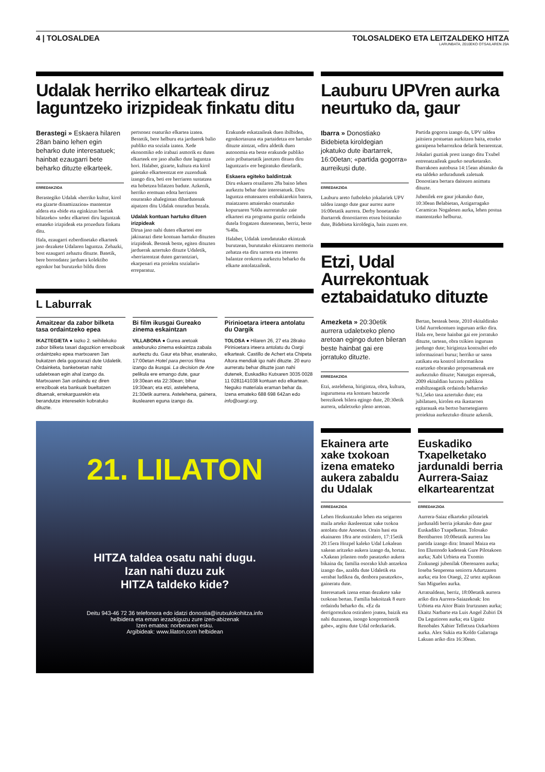4 | TOLOSALDEA TOLOSALDEKO ETA LEITZALDEKO HITZA
LARUNBATA, 2010EKO OTSAILAREN 20A
Udalak herriko elkarteak diruz laguntzeko irizpideak finkatu ditu
Berastegi » Eskaera hilaren 28an baino lehen egin beharko dute interesatuek; hainbat ezaugarri bete beharko dituzte elkarteek.
ERREDAKZIOA
Berastegiko Udalak «herriko kultur, kirol eta gizarte dinamizazioa» mantentze aldera eta «bide eta eginkizun berriak bilatzeko» xedez elkarteei diru laguntzak emateko irizpideak eta prozedura finkatu ditu.
Hala, ezaugarri ezberdinetako elkarteek jaso dezakete Udalaren laguntza. Zehazki, bost ezaugarri zehaztu dituzte. Batetik, bere borondatez jarduera kolektibo egonkor bat burutzeko bildu diren pertsonez osaturiko elkartea izatea. Bestetik, bere helburu eta jarduerek balio publiko eta soziala izatea. Xede ekonomiko edo irabazi asmorik ez duten elkarteek ere jaso ahalko dute laguntza hori. Halaber, gizarte, kultura eta kirol gaietako elkarteentzat ere zuzenduak izango dira, beti ere herriaren sustatzea eta hobetzea bilatzen badute. Azkenik, herriko eremuan edota herriaren onurarako ahalegintan dihardutenak aipatzen ditu Udalak onuradun bezala.
Udalak kontuan hartuko dituen irizpideak
Dirua jaso nahi duten elkarteei ere jakinarazi diete kontuan hartuko dituzten irizpideak. Besteak beste, egiten dituzten jarduerak aztertuko dituzte Udaletik, «herriarentzat duten garrantziari, ekarpenari eta proiektu sozialari» erreparatuz.
Erakunde eskatzaileak duen ibilbidea, egonkortasuna eta partaidetza ere hartuko dituzte aintzat, «diru aldetik duen autonomia eta beste erakunde publiko zein pribatuetatik jasotzen dituen diru laguntzari» ere begiratuko dietelarik.
Eskaera egiteko baldintzak
Diru eskaera otsailaren 28a baino lehen aurkeztu behar dute interesatuek. Diru laguntza emateaaren erabakiarekin batera, maiatzaren amaierako onartutako kopuruaren %60a aurreratuko zaie elkarteei eta programa guztiz ordaindu dutela frogatzen dutenenean, berriz, beste %40a.
Halaber, Udalak izendatutako ekintzak burutzean, burututako ekintzaren memoria zehatza eta diru sarrera eta irteeren balantze orokorra aurkeztu beharko du elkarte antolatzaileak.
L Laburrak
Amaitzear da zabor bilketa tasa ordaintzeko epea
IKAZTEGIETA ● Iazko 2. seihilekoko zabor bilketa tasari dagozkion erreziboak ordaintzeko epea martxoaren 3an bukatzen dela gogorarazi dute Udaletik. Ordainketa, banketxetan nahiz udaletxean egin ahal izango da. Martxoaren 3an ordaindu ez diren erreziboak eta bankuak bueltatzen dituenak, errekarguarekin eta berandutze interesekin kobratuko dituzte.
Bi film ikusgai Gureako zinema eskaintzan
VILLABONA ● Gurea aretoak asteburuko zinema eskaintza zabala aurkeztu du. Gaur eta bihar, esaterako, 17:00etan Hotel para perros filma izango da ikusgai. La decision de Ane pelikula ere emango dute, gaur 19:30ean eta 22:30ean; bihar 19:30ean; eta etzi, astelehena, 21:30etik aurrera. Astelehena, gainera, ikuslearen eguna izango da.
Pirinioetara irteera antolatu du Oargik
TOLOSA ● Hilaren 26, 27 eta 28rako Pirinioetara irteera antolatu du Oargi elkarteak. Castillo de Achert eta Chipeta Altora mendiak igo nahi dituzte. 20 euro aurreratu behar dituzte joan nahi dutenek, Euskadiko Kutxaren 3035 0028 11 0281141038 kontuan edo elkartean. Neguko materiala eraman behar da. Izena emateko 688 698 642an edo info@oargi.org.
21. LILATON
HITZA taldea osatu nahi dugu.
Izan nahi duzu zuk
HITZA taldeko kide?
Deitu 943-46 72 36 telefonora edo idatzi donostia@irutxulokohitza.info
helbidera eta eman iezazkiguzu zure izen-abizenak
Izen ematea: norberaren esku.
Argibideak: www.lilaton.com helbidean
Lauburu UPVren aurka neurtuko da, gaur
Ibarra » Donostiako Bidebieta kiroldegian jokatuko dute ibartarrek, 16:00etan; «partida gogorra» aurreikusi dute.
ERREDAKZIOA
Lauburu areto futboleko jokalariek UPV taldea izango dute gaur aurrez aurre 16:00etatik aurrera. Derby honetarako ibartarrek donostiarren etxea bisitatuko dute, Bidebieta kiroldegia, hain zuzen ere.
Partida gogorra izango da, UPV taldea jaitsiera postuetan aurkitzen baita, etxeko garaipena beharrezkoa delarik berarentzat.
Jokalari guztiak prest izango ditu Txubel entrenatzaileak gaurko neurketarako. Ibarrakoen autobusa 14:15ean abiatuko da eta taldeko arduradunek zaletuak Donostiara bertara daitezen animatu dituzte.
Jubenilek ere gaur jokatuko dute, 10:30ean Belabietan, Astigarragako Ceramicas Nogalesen aurka, lehen postua mantentzeko helburuz.
Etzi, Udal Aurrekontuak eztabaidatuko dituzte
Amezketa » 20:30etik aurrera udaletxeko pleno aretoan egingo duten bileran beste hainbat gai ere jorratuko dituzte.
ERREDAKZIOA
Etzi, astelehena, hirigintza, obra, kultura, ingurumena eta kontuen batzorde berezikoek bilera egingo dute, 20:30etik aurrera, udaletxeko pleno aretoan.
Bertan, besteak beste, 2010 ekitaldirako Udal Aurrekontuen inguruan ariko dira. Hala ere, beste hainbat gai ere jorratuko dituzte, tartean, obra txikien inguruan jardungo dute; hirigintza kontsultei edo informazioari buruz; herriko ur sarea zatikatu eta kontrol informatikoa ezartzeko obrarako proposamenak ere aurkeztuko dituzte; Naturgas enpresak, 2009 ekitaldian lurzoru publikoa erabiltzeagatik ordaindu beharreko %1,5eko tasa aztertuko dute; eta jubilatuen, kirolen eta ikastaroen egitarauak eta bertso barnetegiaren proiektua aurkeztuko dituzte azkenik.
Ekainera arte xake txokoan izena emateko aukera zabaldu du Udalak
ERREDAKZIOA
Lehen Hezkuntzako lehen eta seigarren maila arteko ikasleentzat xake txokoa antolatu dute Anoetan. Orain hasi eta ekainaren 18ra arte ostiralero, 17:15etik 20:15era Hozpel kaleko Udal Lokalean xakean aritzeko aukera izango da, hortaz. «Xakean jolasten ondo pasatzeko aukera bikaina da; familia osorako klub antzekoa izango da», azaldu dute Udaletik eta «erabat ludikoa da, denbora pasatzeko», gaineratu dute.
Interesatuek izena eman dezakete xake txokoan bertan. Familia bakoitzak 8 euro ordaindu beharko du. «Ez da derrigorrezkoa ostiralero joatea, baizik eta nahi duzunean, inongo konpromisorik gabe», argitu dute Udal ordezkariek.
Euskadiko Txapelketako jardunaldi berria Aurrera-Saiaz elkartearentzat
ERREDAKZIOA
Aurrera-Saiaz elkarteko pilotariek jardunaldi berria jokatuko dute gaur Euskadiko Txapelketan. Tolosako Beotibarren 10:00etatik aurrera lau partida izango dira: Imanol Maiza eta Ion Elustondo kadeteak Gure Pilotakoen aurka; Xabi Urbieta eta Txomin Zinkunegi jubenilak Oberenaren aurka; Ioseba Senperena seniorra Adurtzaren aurka; eta Ion Otaegi, 22 urtez azpikoan San Miguelen aurka.
Arratsaldean, berriz, 18:00etatik aurrera ariko dira Aurrera-Saiazekoak: Ion Urbieta eta Aitor Biain Irurtzunen aurka; Ekaitz Narbarte eta Luis Angel Zubiri Di Da Legutioren aurka; eta Ugaitz Renobales Xabier Telletxea Ozkarbiren aurka. Alex Sukia eta Koldo Galarraga Lakuan ariko dira 16:30ean.